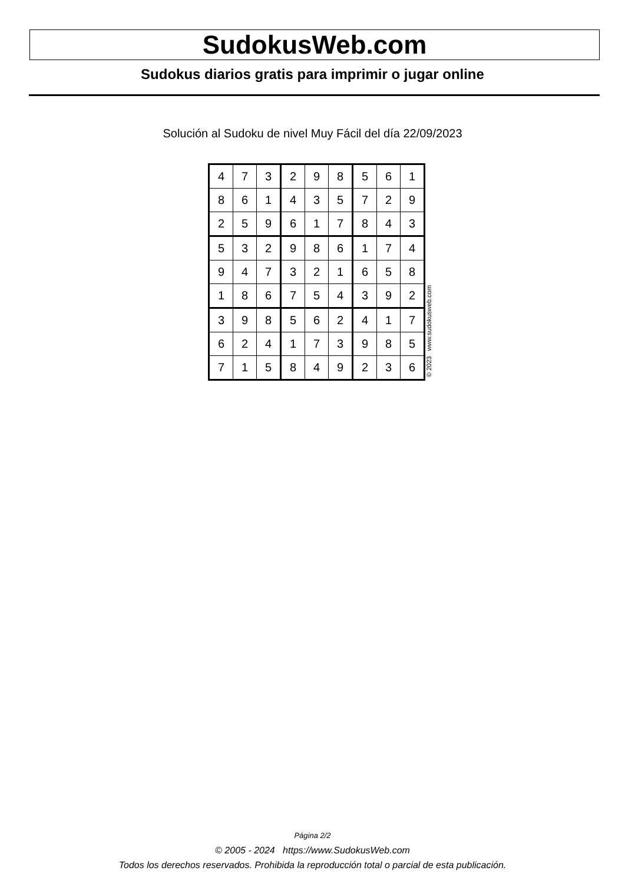SudokusWeb.com
Sudokus diarios gratis para imprimir o jugar online
Solución al Sudoku de nivel Muy Fácil del día 22/09/2023
| 4 | 7 | 3 | 2 | 9 | 8 | 5 | 6 | 1 |
| 8 | 6 | 1 | 4 | 3 | 5 | 7 | 2 | 9 |
| 2 | 5 | 9 | 6 | 1 | 7 | 8 | 4 | 3 |
| 5 | 3 | 2 | 9 | 8 | 6 | 1 | 7 | 4 |
| 9 | 4 | 7 | 3 | 2 | 1 | 6 | 5 | 8 |
| 1 | 8 | 6 | 7 | 5 | 4 | 3 | 9 | 2 |
| 3 | 9 | 8 | 5 | 6 | 2 | 4 | 1 | 7 |
| 6 | 2 | 4 | 1 | 7 | 3 | 9 | 8 | 5 |
| 7 | 1 | 5 | 8 | 4 | 9 | 2 | 3 | 6 |
© 2023 www.sudokusweb.com
Página 2/2
© 2005 - 2024 https://www.SudokusWeb.com
Todos los derechos reservados. Prohibida la reproducción total o parcial de esta publicación.